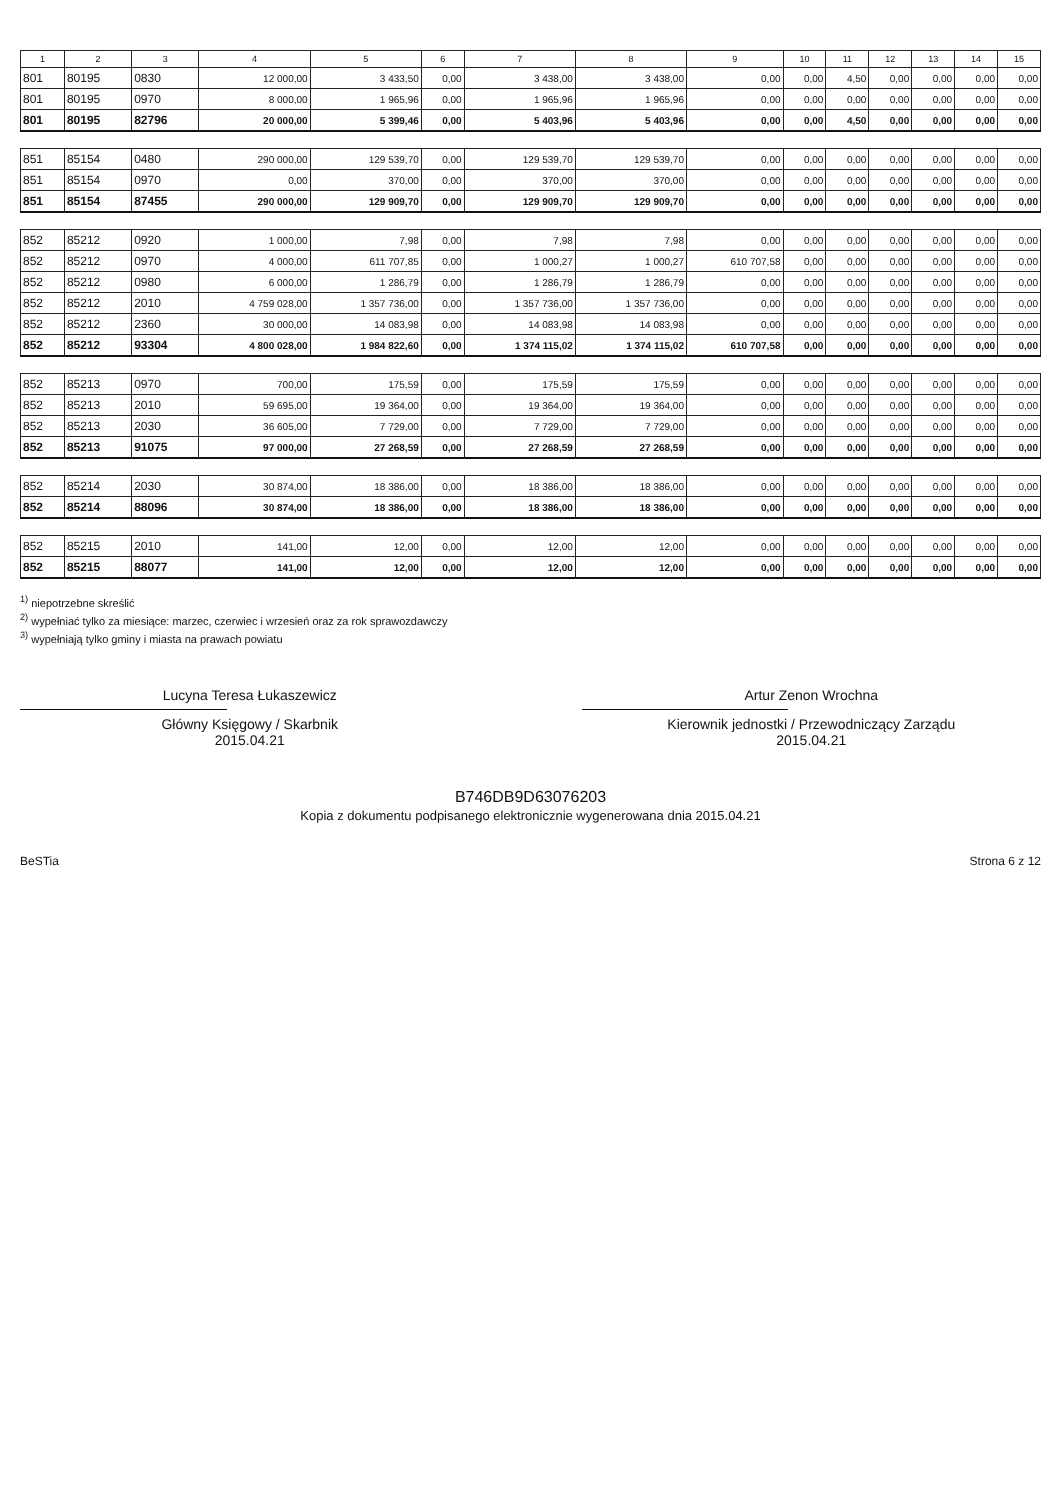| 1 | 2 | 3 | 4 | 5 | 6 | 7 | 8 | 9 | 10 | 11 | 12 | 13 | 14 | 15 |
| --- | --- | --- | --- | --- | --- | --- | --- | --- | --- | --- | --- | --- | --- | --- |
| 801 | 80195 | 0830 | 12 000,00 | 3 433,50 | 0,00 | 3 438,00 | 3 438,00 | 0,00 | 0,00 | 4,50 | 0,00 | 0,00 | 0,00 | 0,00 |
| 801 | 80195 | 0970 | 8 000,00 | 1 965,96 | 0,00 | 1 965,96 | 1 965,96 | 0,00 | 0,00 | 0,00 | 0,00 | 0,00 | 0,00 | 0,00 |
| 801 | 80195 | 82796 | 20 000,00 | 5 399,46 | 0,00 | 5 403,96 | 5 403,96 | 0,00 | 0,00 | 4,50 | 0,00 | 0,00 | 0,00 | 0,00 |
| 851 | 85154 | 0480 | 290 000,00 | 129 539,70 | 0,00 | 129 539,70 | 129 539,70 | 0,00 | 0,00 | 0,00 | 0,00 | 0,00 | 0,00 | 0,00 |
| 851 | 85154 | 0970 | 0,00 | 370,00 | 0,00 | 370,00 | 370,00 | 0,00 | 0,00 | 0,00 | 0,00 | 0,00 | 0,00 | 0,00 |
| 851 | 85154 | 87455 | 290 000,00 | 129 909,70 | 0,00 | 129 909,70 | 129 909,70 | 0,00 | 0,00 | 0,00 | 0,00 | 0,00 | 0,00 | 0,00 |
| 852 | 85212 | 0920 | 1 000,00 | 7,98 | 0,00 | 7,98 | 7,98 | 0,00 | 0,00 | 0,00 | 0,00 | 0,00 | 0,00 | 0,00 |
| 852 | 85212 | 0970 | 4 000,00 | 611 707,85 | 0,00 | 1 000,27 | 1 000,27 | 610 707,58 | 0,00 | 0,00 | 0,00 | 0,00 | 0,00 | 0,00 |
| 852 | 85212 | 0980 | 6 000,00 | 1 286,79 | 0,00 | 1 286,79 | 1 286,79 | 0,00 | 0,00 | 0,00 | 0,00 | 0,00 | 0,00 | 0,00 |
| 852 | 85212 | 2010 | 4 759 028,00 | 1 357 736,00 | 0,00 | 1 357 736,00 | 1 357 736,00 | 0,00 | 0,00 | 0,00 | 0,00 | 0,00 | 0,00 | 0,00 |
| 852 | 85212 | 2360 | 30 000,00 | 14 083,98 | 0,00 | 14 083,98 | 14 083,98 | 0,00 | 0,00 | 0,00 | 0,00 | 0,00 | 0,00 | 0,00 |
| 852 | 85212 | 93304 | 4 800 028,00 | 1 984 822,60 | 0,00 | 1 374 115,02 | 1 374 115,02 | 610 707,58 | 0,00 | 0,00 | 0,00 | 0,00 | 0,00 | 0,00 |
| 852 | 85213 | 0970 | 700,00 | 175,59 | 0,00 | 175,59 | 175,59 | 0,00 | 0,00 | 0,00 | 0,00 | 0,00 | 0,00 | 0,00 |
| 852 | 85213 | 2010 | 59 695,00 | 19 364,00 | 0,00 | 19 364,00 | 19 364,00 | 0,00 | 0,00 | 0,00 | 0,00 | 0,00 | 0,00 | 0,00 |
| 852 | 85213 | 2030 | 36 605,00 | 7 729,00 | 0,00 | 7 729,00 | 7 729,00 | 0,00 | 0,00 | 0,00 | 0,00 | 0,00 | 0,00 | 0,00 |
| 852 | 85213 | 91075 | 97 000,00 | 27 268,59 | 0,00 | 27 268,59 | 27 268,59 | 0,00 | 0,00 | 0,00 | 0,00 | 0,00 | 0,00 | 0,00 |
| 852 | 85214 | 2030 | 30 874,00 | 18 386,00 | 0,00 | 18 386,00 | 18 386,00 | 0,00 | 0,00 | 0,00 | 0,00 | 0,00 | 0,00 | 0,00 |
| 852 | 85214 | 88096 | 30 874,00 | 18 386,00 | 0,00 | 18 386,00 | 18 386,00 | 0,00 | 0,00 | 0,00 | 0,00 | 0,00 | 0,00 | 0,00 |
| 852 | 85215 | 2010 | 141,00 | 12,00 | 0,00 | 12,00 | 12,00 | 0,00 | 0,00 | 0,00 | 0,00 | 0,00 | 0,00 | 0,00 |
| 852 | 85215 | 88077 | 141,00 | 12,00 | 0,00 | 12,00 | 12,00 | 0,00 | 0,00 | 0,00 | 0,00 | 0,00 | 0,00 | 0,00 |
<sup>1)</sup> niepotrzebne skreślić
<sup>2)</sup> wypełniać tylko za miesiące: marzec, czerwiec i wrzesień oraz za rok sprawozdawczy
<sup>3)</sup> wypełniają tylko gminy i miasta na prawach powiatu
Lucyna Teresa Łukaszewicz
Główny Księgowy / Skarbnik
2015.04.21
Artur Zenon Wrochna
Kierownik jednostki / Przewodniczący Zarządu
2015.04.21
B746DB9D63076203
Kopia z dokumentu podpisanego elektronicznie wygenerowana dnia 2015.04.21
BeSTia Strona 6 z 12